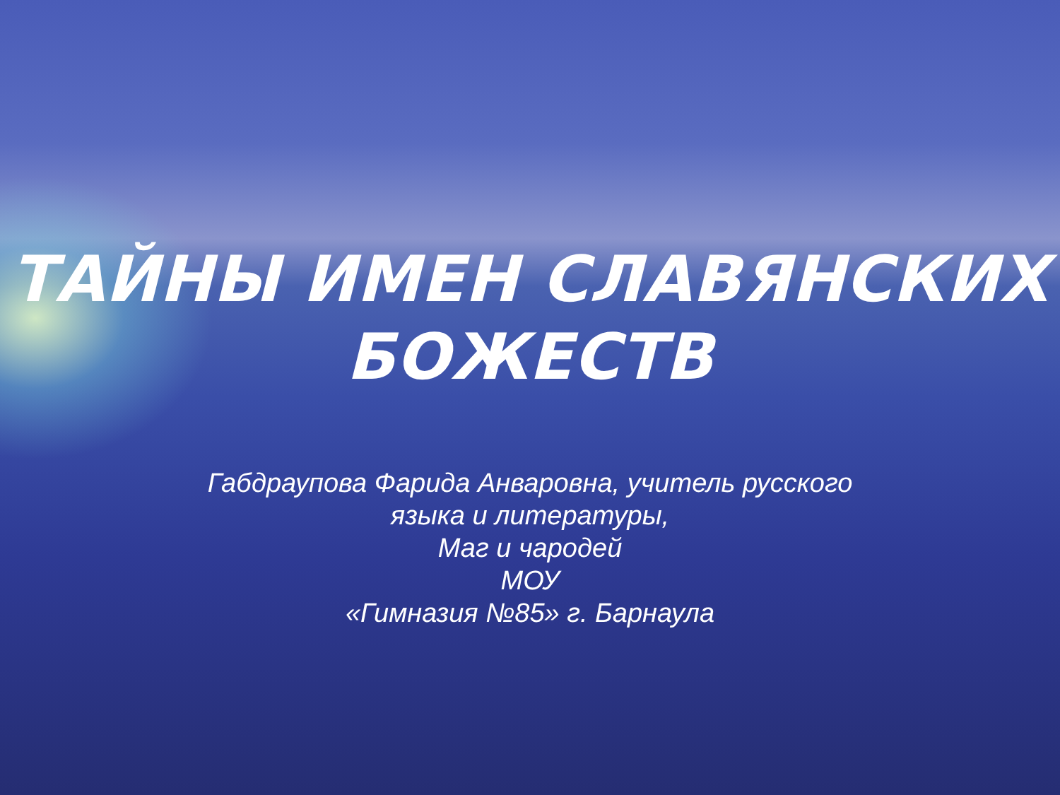ТАЙНЫ ИМЕН СЛАВЯНСКИХ
БОЖЕСТВ
Габдраупова Фарида Анваровна, учитель русского
языка и литературы,
Маг и чародей
МОУ
«Гимназия №85» г. Барнаула